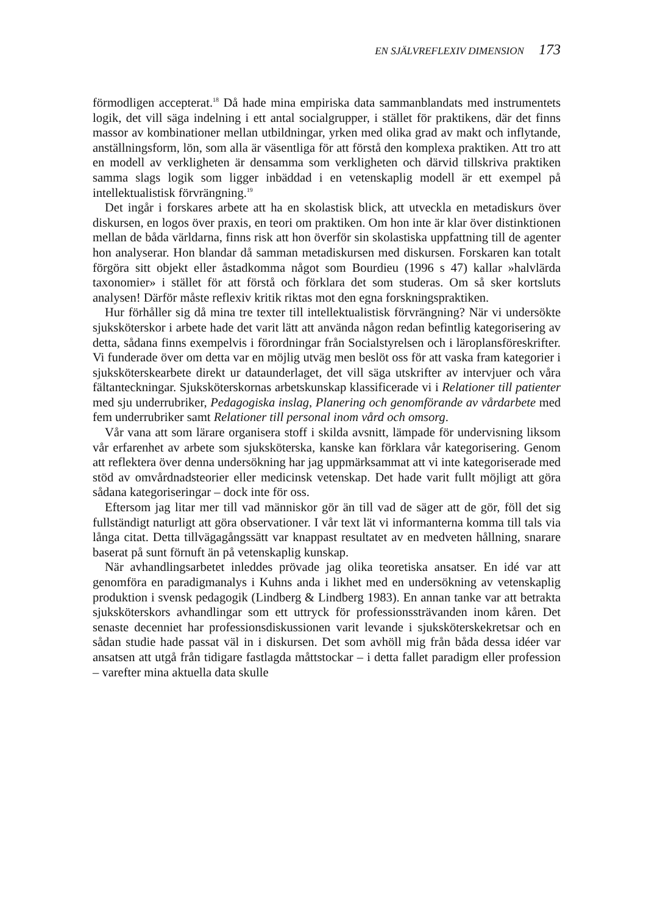EN SJÄLVREFLEXIV DIMENSION 173
förmodligen accepterat.<sup>18</sup> Då hade mina empiriska data sammanblandats med instrumentets logik, det vill säga indelning i ett antal socialgrupper, i stället för praktikens, där det finns massor av kombinationer mellan utbildningar, yrken med olika grad av makt och inflytande, anställningsform, lön, som alla är väsentliga för att förstå den komplexa praktiken. Att tro att en modell av verkligheten är densamma som verkligheten och därvid tillskriva praktiken samma slags logik som ligger inbäddad i en vetenskaplig modell är ett exempel på intellektualistisk förvrängning.<sup>19</sup>
Det ingår i forskares arbete att ha en skolastisk blick, att utveckla en metadiskurs över diskursen, en logos över praxis, en teori om praktiken. Om hon inte är klar över distinktionen mellan de båda världarna, finns risk att hon överför sin skolastiska uppfattning till de agenter hon analyserar. Hon blandar då samman metadiskursen med diskursen. Forskaren kan totalt förgöra sitt objekt eller åstadkomma något som Bourdieu (1996 s 47) kallar »halvlärda taxonomier» i stället för att förstå och förklara det som studeras. Om så sker kortsluts analysen! Därför måste reflexiv kritik riktas mot den egna forsk­ningspraktiken.
Hur förhåller sig då mina tre texter till intellektualistisk förvrängning? När vi undersökte sjuksköterskor i arbete hade det varit lätt att använda någon redan befintlig kategorisering av detta, sådana finns exempelvis i förordningar från Socialstyrelsen och i läroplansföreskrifter. Vi funderade över om detta var en möjlig utväg men beslöt oss för att vaska fram kategorier i sjuksköterske­arbete direkt ur dataunderlaget, det vill säga utskrifter av intervjuer och våra fältanteckningar. Sjuksköterskornas arbetskunskap klassificerade vi i Relatio­ner till patienter med sju underrubriker, Pedagogiska inslag, Planering och genomförande av vårdarbete med fem underrubriker samt Relationer till personal inom vård och omsorg.
Vår vana att som lärare organisera stoff i skilda avsnitt, lämpade för undervisning liksom vår erfarenhet av arbete som sjuksköterska, kanske kan förklara vår kategorisering. Genom att reflektera över denna undersökning har jag uppmärksammat att vi inte kategoriserade med stöd av omvårdnads­teorier eller medicinsk vetenskap. Det hade varit fullt möjligt att göra sådana kategoriseringar – dock inte för oss.
Eftersom jag litar mer till vad människor gör än till vad de säger att de gör, föll det sig fullständigt naturligt att göra observationer. I vår text lät vi informanterna komma till tals via långa citat. Detta tillvägagångssätt var knappast resultatet av en medveten hållning, snarare baserat på sunt förnuft än på vetenskaplig kunskap.
När avhandlingsarbetet inleddes prövade jag olika teoretiska ansatser. En idé var att genomföra en paradigmanalys i Kuhns anda i likhet med en undersökning av vetenskaplig produktion i svensk pedagogik (Lindberg & Lindberg 1983). En annan tanke var att betrakta sjuksköterskors avhand­lingar som ett uttryck för professionssträvanden inom kåren. Det senaste decenniet har professionsdiskussionen varit levande i sjuksköterskekretsar och en sådan studie hade passat väl in i diskursen. Det som avhöll mig från båda dessa idéer var ansatsen att utgå från tidigare fastlagda måttstockar – i detta fallet paradigm eller profession – varefter mina aktuella data skulle